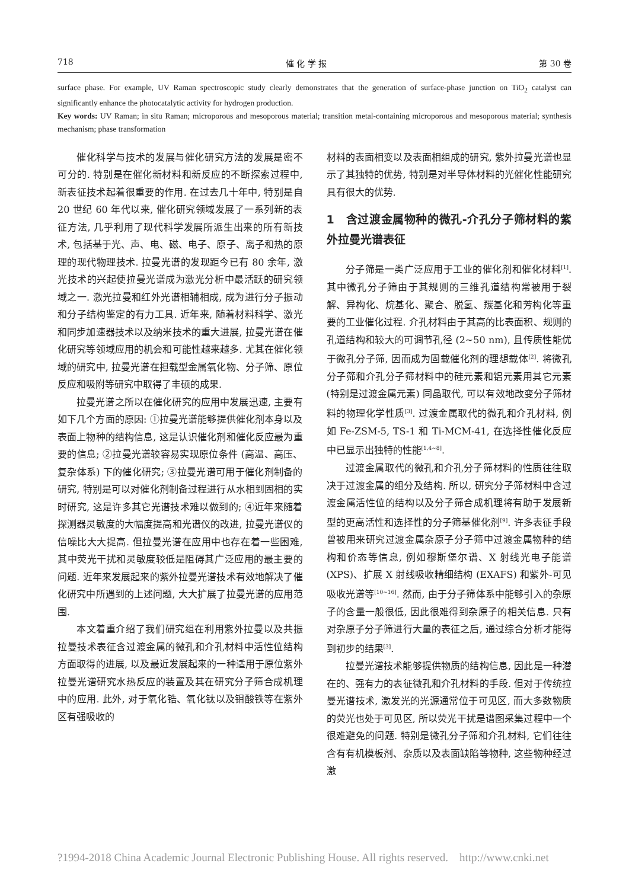718 催 化 学 报 第 30 卷
surface phase. For example, UV Raman spectroscopic study clearly demonstrates that the generation of surface-phase junction on TiO<sub>2</sub> catalyst can significantly enhance the photocatalytic activity for hydrogen production.
Key words: UV Raman; in situ Raman; microporous and mesoporous material; transition metal-containing microporous and mesoporous material; synthesis mechanism; phase transformation
催化科学与技术的发展与催化研究方法的发展是密不可分的. 特别是在催化新材料和新反应的不断探索过程中, 新表征技术起着很重要的作用. 在过去几十年中, 特别是自 20 世纪 60 年代以来, 催化研究领域发展了一系列新的表征方法, 几乎利用了现代科学发展所派生出来的所有新技术, 包括基于光、声、电、磁、电子、原子、离子和热的原理的现代物理技术. 拉曼光谱的发现距今已有 80 余年, 激光技术的兴起使拉曼光谱成为激光分析中最活跃的研究领域之一. 激光拉曼和红外光谱相辅相成, 成为进行分子振动和分子结构鉴定的有力工具. 近年来, 随着材料科学、激光和同步加速器技术以及纳米技术的重大进展, 拉曼光谱在催化研究等领域应用的机会和可能性越来越多. 尤其在催化领域的研究中, 拉曼光谱在担载型金属氧化物、分子筛、原位反应和吸附等研究中取得了丰硕的成果.
拉曼光谱之所以在催化研究的应用中发展迅速, 主要有如下几个方面的原因: ①拉曼光谱能够提供催化剂本身以及表面上物种的结构信息, 这是认识催化剂和催化反应最为重要的信息; ②拉曼光谱较容易实现原位条件 (高温、高压、复杂体系) 下的催化研究; ③拉曼光谱可用于催化剂制备的研究, 特别是可以对催化剂制备过程进行从水相到固相的实时研究, 这是许多其它光谱技术难以做到的; ④近年来随着探测器灵敏度的大幅度提高和光谱仪的改进, 拉曼光谱仪的信噪比大大提高. 但拉曼光谱在应用中也存在着一些困难, 其中荧光干扰和灵敏度较低是阻碍其广泛应用的最主要的问题. 近年来发展起来的紫外拉曼光谱技术有效地解决了催化研究中所遇到的上述问题, 大大扩展了拉曼光谱的应用范围.
本文着重介绍了我们研究组在利用紫外拉曼以及共振拉曼技术表征含过渡金属的微孔和介孔材料中活性位结构方面取得的进展, 以及最近发展起来的一种适用于原位紫外拉曼光谱研究水热反应的装置及其在研究分子筛合成机理中的应用. 此外, 对于氧化锆、氧化钛以及钼酸铁等在紫外区有强吸收的
材料的表面相变以及表面相组成的研究, 紫外拉曼光谱也显示了其独特的优势, 特别是对半导体材料的光催化性能研究具有很大的优势.
1　含过渡金属物种的微孔-介孔分子筛材料的紫外拉曼光谱表征
分子筛是一类广泛应用于工业的催化剂和催化材料<sup>[1]</sup>. 其中微孔分子筛由于其规则的三维孔道结构常被用于裂解、异构化、烷基化、聚合、脱氢、羰基化和芳构化等重要的工业催化过程. 介孔材料由于其高的比表面积、规则的孔道结构和较大的可调节孔径 (2~50 nm), 且传质性能优于微孔分子筛, 因而成为固载催化剂的理想载体<sup>[2]</sup>. 将微孔分子筛和介孔分子筛材料中的硅元素和铝元素用其它元素 (特别是过渡金属元素) 同晶取代, 可以有效地改变分子筛材料的物理化学性质<sup>[3]</sup>. 过渡金属取代的微孔和介孔材料, 例如 Fe-ZSM-5, TS-1 和 Ti-MCM-41, 在选择性催化反应中已显示出独特的性能<sup>[1,4~8]</sup>.
过渡金属取代的微孔和介孔分子筛材料的性质往往取决于过渡金属的组分及结构. 所以, 研究分子筛材料中含过渡金属活性位的结构以及分子筛合成机理将有助于发展新型的更高活性和选择性的分子筛基催化剂<sup>[9]</sup>. 许多表征手段曾被用来研究过渡金属杂原子分子筛中过渡金属物种的结构和价态等信息, 例如穆斯堡尔谱、X 射线光电子能谱 (XPS)、扩展 X 射线吸收精细结构 (EXAFS) 和紫外-可见吸收光谱等<sup>[10~16]</sup>. 然而, 由于分子筛体系中能够引入的杂原子的含量一般很低, 因此很难得到杂原子的相关信息. 只有对杂原子分子筛进行大量的表征之后, 通过综合分析才能得到初步的结果<sup>[3]</sup>.
拉曼光谱技术能够提供物质的结构信息, 因此是一种潜在的、强有力的表征微孔和介孔材料的手段. 但对于传统拉曼光谱技术, 激发光的光源通常位于可见区, 而大多数物质的荧光也处于可见区, 所以荧光干扰是谱图采集过程中一个很难避免的问题. 特别是微孔分子筛和介孔材料, 它们往往含有有机模板剂、杂质以及表面缺陷等物种, 这些物种经过激
?1994-2018 China Academic Journal Electronic Publishing House. All rights reserved. http://www.cnki.net